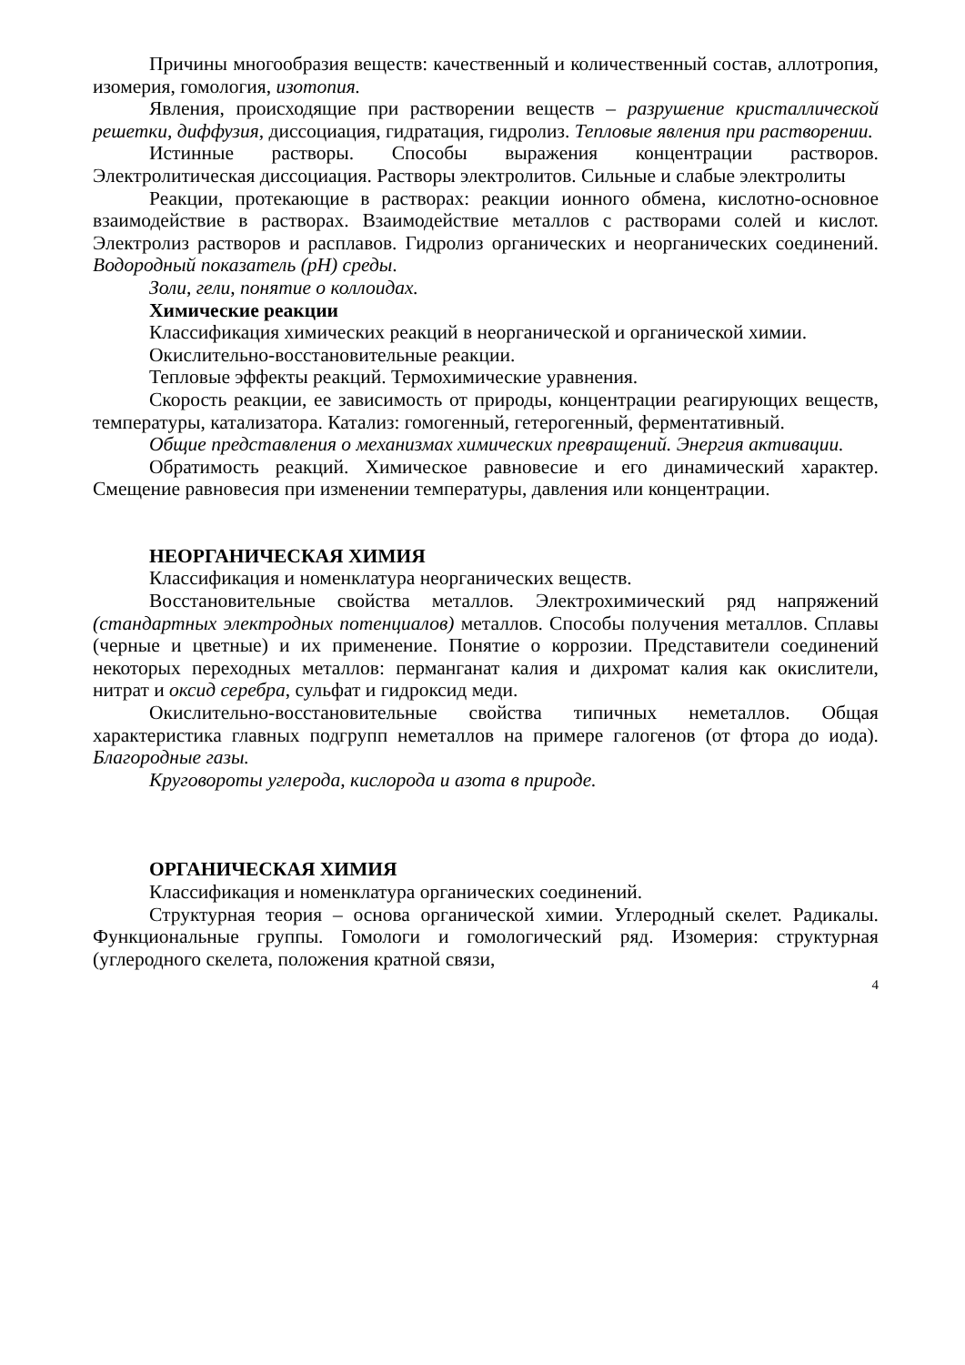Причины многообразия веществ: качественный и количественный состав, аллотропия, изомерия, гомология, изотопия.
Явления, происходящие при растворении веществ – разрушение кристаллической решетки, диффузия, диссоциация, гидратация, гидролиз. Тепловые явления при растворении.
Истинные растворы. Способы выражения концентрации растворов. Электролитическая диссоциация. Растворы электролитов. Сильные и слабые электролиты
Реакции, протекающие в растворах: реакции ионного обмена, кислотно-основное взаимодействие в растворах. Взаимодействие металлов с растворами солей и кислот. Электролиз растворов и расплавов. Гидролиз органических и неорганических соединений. Водородный показатель (рН) среды.
Золи, гели, понятие о коллоидах.
Химические реакции
Классификация химических реакций в неорганической и органической химии.
Окислительно-восстановительные реакции.
Тепловые эффекты реакций. Термохимические уравнения.
Скорость реакции, ее зависимость от природы, концентрации реагирующих веществ, температуры, катализатора. Катализ: гомогенный, гетерогенный, ферментативный.
Общие представления о механизмах химических превращений. Энергия активации.
Обратимость реакций. Химическое равновесие и его динамический характер. Смещение равновесия при изменении температуры, давления или концентрации.
НЕОРГАНИЧЕСКАЯ ХИМИЯ
Классификация и номенклатура неорганических веществ.
Восстановительные свойства металлов. Электрохимический ряд напряжений (стандартных электродных потенциалов) металлов. Способы получения металлов. Сплавы (черные и цветные) и их применение. Понятие о коррозии. Представители соединений некоторых переходных металлов: перманганат калия и дихромат калия как окислители, нитрат и оксид серебра, сульфат и гидроксид меди.
Окислительно-восстановительные свойства типичных неметаллов. Общая характеристика главных подгрупп неметаллов на примере галогенов (от фтора до иода). Благородные газы.
Круговороты углерода, кислорода и азота в природе.
ОРГАНИЧЕСКАЯ ХИМИЯ
Классификация и номенклатура органических соединений.
Структурная теория – основа органической химии. Углеродный скелет. Радикалы. Функциональные группы. Гомологи и гомологический ряд. Изомерия: структурная (углеродного скелета, положения кратной связи,
4